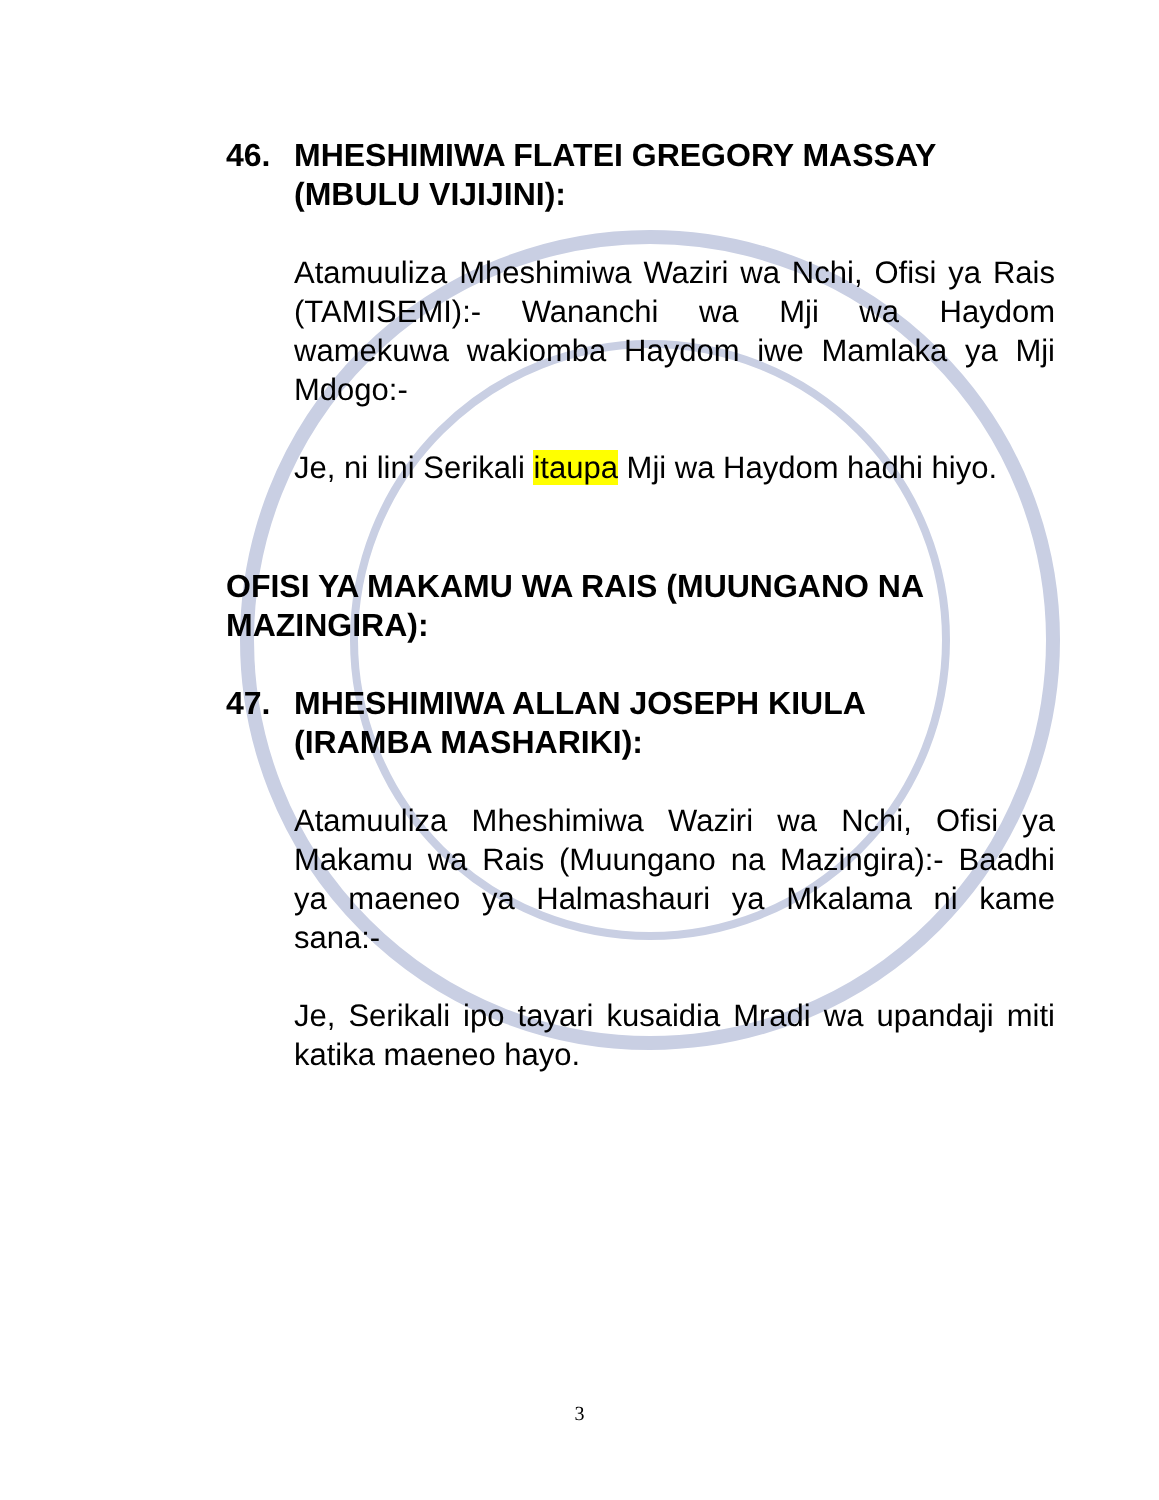46. MHESHIMIWA FLATEI GREGORY MASSAY
(MBULU VIJIJINI):
Atamuuliza Mheshimiwa Waziri wa Nchi, Ofisi ya Rais (TAMISEMI):- Wananchi wa Mji wa Haydom wamekuwa wakiomba Haydom iwe Mamlaka ya Mji Mdogo:-
Je, ni lini Serikali itaupa Mji wa Haydom hadhi hiyo.
OFISI YA MAKAMU WA RAIS (MUUNGANO NA MAZINGIRA):
47. MHESHIMIWA ALLAN JOSEPH KIULA
(IRAMBA MASHARIKI):
Atamuuliza Mheshimiwa Waziri wa Nchi, Ofisi ya Makamu wa Rais (Muungano na Mazingira):- Baadhi ya maeneo ya Halmashauri ya Mkalama ni kame sana:-
Je, Serikali ipo tayari kusaidia Mradi wa upandaji miti katika maeneo hayo.
3